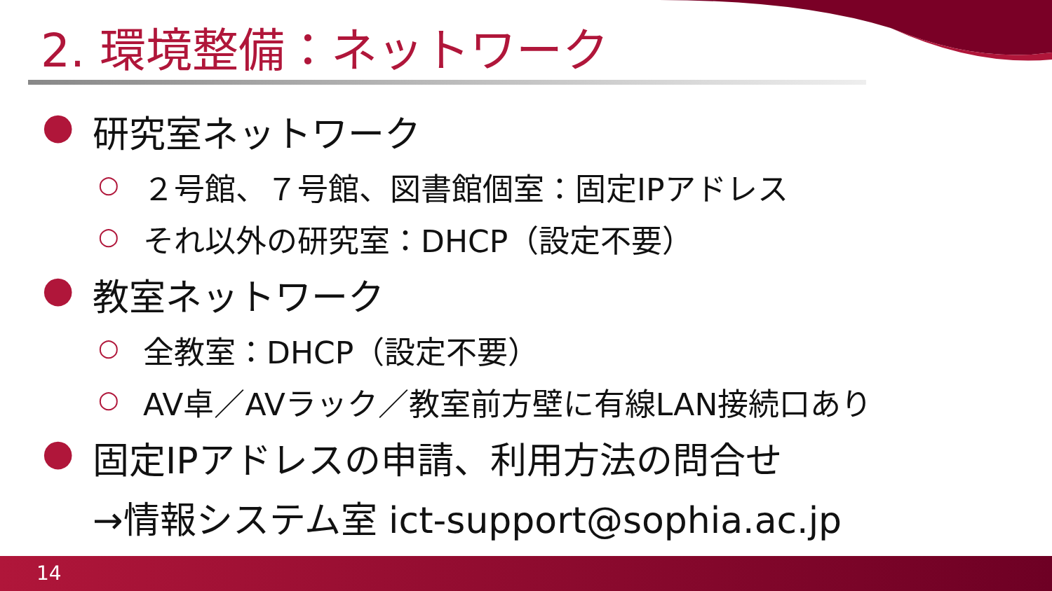2. 環境整備：ネットワーク
● 研究室ネットワーク
○ ２号館、７号館、図書館個室：固定IPアドレス
○ それ以外の研究室：DHCP（設定不要）
● 教室ネットワーク
○ 全教室：DHCP（設定不要）
○ AV卓／AVラック／教室前方壁に有線LAN接続口あり
● 固定IPアドレスの申請、利用方法の問合せ
→情報システム室 ict-support@sophia.ac.jp
14